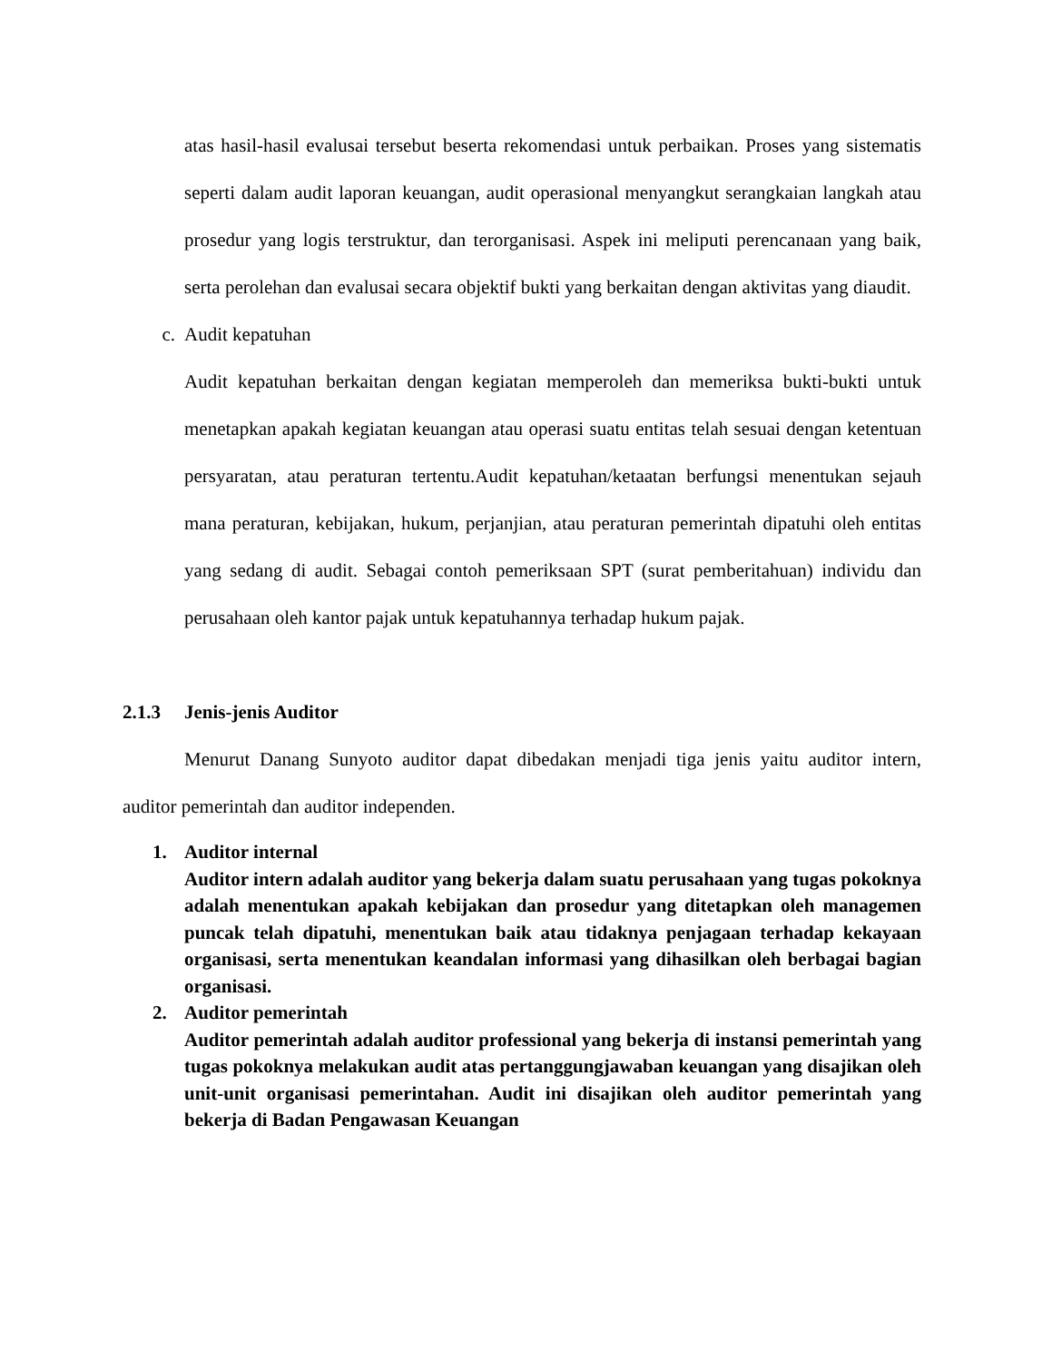atas hasil-hasil evalusai tersebut beserta rekomendasi untuk perbaikan. Proses yang sistematis seperti dalam audit laporan keuangan, audit operasional menyangkut serangkaian langkah atau prosedur yang logis terstruktur, dan terorganisasi. Aspek ini meliputi perencanaan yang baik, serta perolehan dan evalusai secara objektif bukti yang berkaitan dengan aktivitas yang diaudit.
c. Audit kepatuhan
Audit kepatuhan berkaitan dengan kegiatan memperoleh dan memeriksa bukti-bukti untuk menetapkan apakah kegiatan keuangan atau operasi suatu entitas telah sesuai dengan ketentuan persyaratan, atau peraturan tertentu.Audit kepatuhan/ketaatan berfungsi menentukan sejauh mana peraturan, kebijakan, hukum, perjanjian, atau peraturan pemerintah dipatuhi oleh entitas yang sedang di audit. Sebagai contoh pemeriksaan SPT (surat pemberitahuan) individu dan perusahaan oleh kantor pajak untuk kepatuhannya terhadap hukum pajak.
2.1.3 Jenis-jenis Auditor
Menurut Danang Sunyoto auditor dapat dibedakan menjadi tiga jenis yaitu auditor intern, auditor pemerintah dan auditor independen.
1. Auditor internal
Auditor intern adalah auditor yang bekerja dalam suatu perusahaan yang tugas pokoknya adalah menentukan apakah kebijakan dan prosedur yang ditetapkan oleh managemen puncak telah dipatuhi, menentukan baik atau tidaknya penjagaan terhadap kekayaan organisasi, serta menentukan keandalan informasi yang dihasilkan oleh berbagai bagian organisasi.
2. Auditor pemerintah
Auditor pemerintah adalah auditor professional yang bekerja di instansi pemerintah yang tugas pokoknya melakukan audit atas pertanggungjawaban keuangan yang disajikan oleh unit-unit organisasi pemerintahan. Audit ini disajikan oleh auditor pemerintah yang bekerja di Badan Pengawasan Keuangan